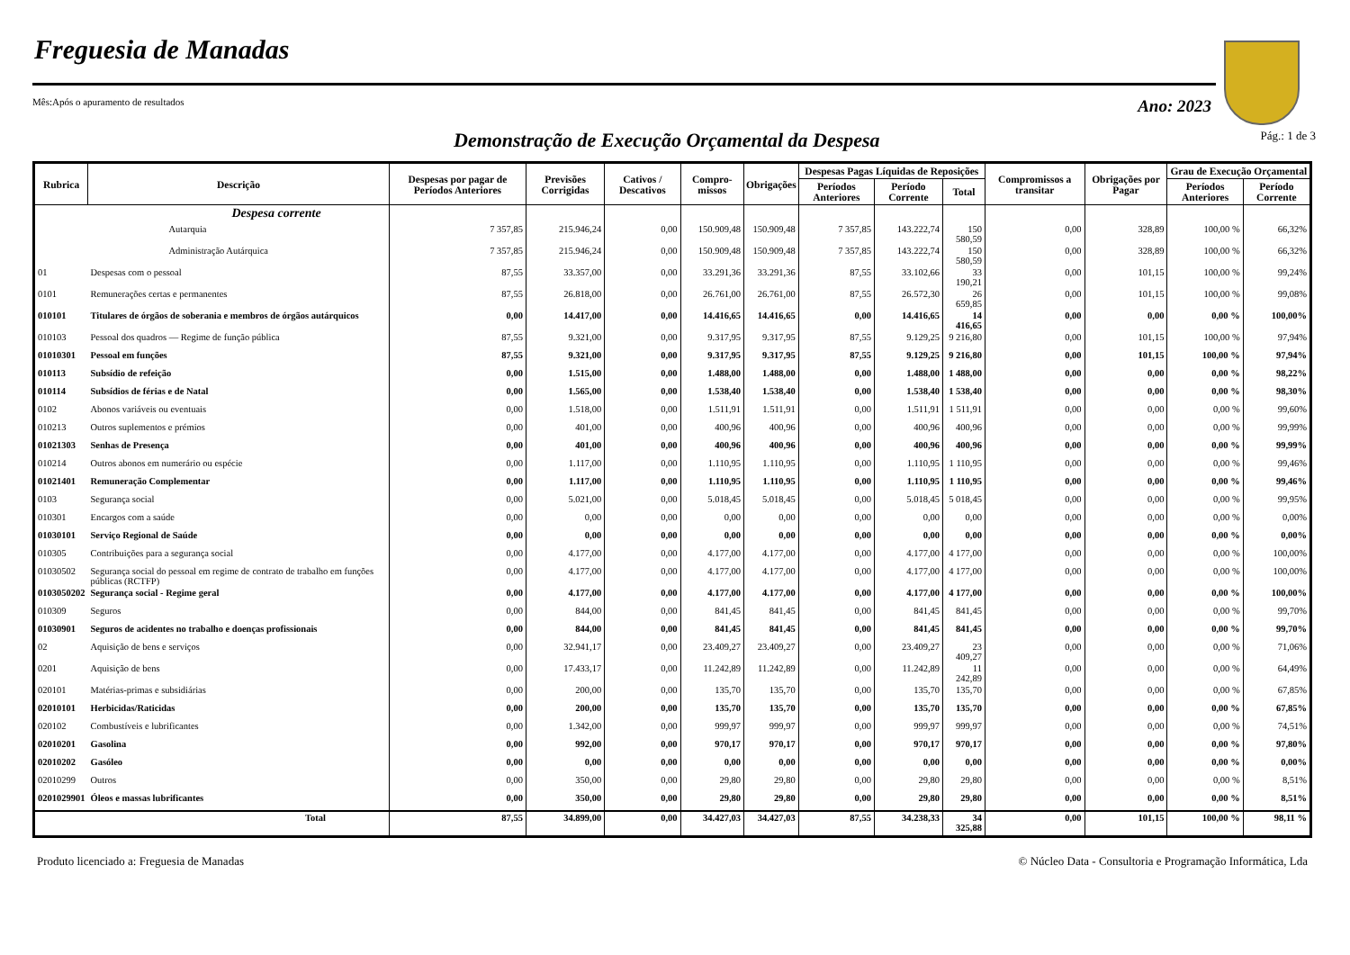Freguesia de Manadas
Mês:Após o apuramento de resultados Ano: 2023
Demonstração de Execução Orçamental da Despesa
Pág.: 1 de 3
| Rubrica | Descrição | Despesas por pagar de Períodos Anteriores | Previsões Corrigidas | Cativos / Descativos | Compro-missos | Obrigações | Despesas Pagas Líquidas de Reposições | | | Compromissos a transitar | Obrigações por Pagar | Grau de Execução Orçamental | |
| --- | --- | --- | --- | --- | --- | --- | --- | --- | --- | --- | --- | --- | --- |
| | | | | | | | Períodos Anteriores | Período Corrente | Total | | | Períodos Anteriores | Período Corrente |
| | Despesa corrente | | | | | | | | | | | | |
| | Autarquia | 7 357,85 | 215.946,24 | 0,00 | 150.909,48 | 150.909,48 | 7 357,85 | 143.222,74 | 150 580,59 | 0,00 | 328,89 | 100,00 % | 66,32% |
| | Administração Autárquica | 7 357,85 | 215.946,24 | 0,00 | 150.909,48 | 150.909,48 | 7 357,85 | 143.222,74 | 150 580,59 | 0,00 | 328,89 | 100,00 % | 66,32% |
| 01 | Despesas com o pessoal | 87,55 | 33.357,00 | 0,00 | 33.291,36 | 33.291,36 | 87,55 | 33.102,66 | 33 190,21 | 0,00 | 101,15 | 100,00 % | 99,24% |
| 0101 | Remunerações certas e permanentes | 87,55 | 26.818,00 | 0,00 | 26.761,00 | 26.761,00 | 87,55 | 26.572,30 | 26 659,85 | 0,00 | 101,15 | 100,00 % | 99,08% |
| 010101 | Titulares de órgãos de soberania e membros de órgãos autárquicos | 0,00 | 14.417,00 | 0,00 | 14.416,65 | 14.416,65 | 0,00 | 14.416,65 | 14 416,65 | 0,00 | 0,00 | 0,00 % | 100,00% |
| 010103 | Pessoal dos quadros — Regime de função pública | 87,55 | 9.321,00 | 0,00 | 9.317,95 | 9.317,95 | 87,55 | 9.129,25 | 9 216,80 | 0,00 | 101,15 | 100,00 % | 97,94% |
| 01010301 | Pessoal em funções | 87,55 | 9.321,00 | 0,00 | 9.317,95 | 9.317,95 | 87,55 | 9.129,25 | 9 216,80 | 0,00 | 101,15 | 100,00 % | 97,94% |
| 010113 | Subsídio de refeição | 0,00 | 1.515,00 | 0,00 | 1.488,00 | 1.488,00 | 0,00 | 1.488,00 | 1 488,00 | 0,00 | 0,00 | 0,00 % | 98,22% |
| 010114 | Subsídios de férias e de Natal | 0,00 | 1.565,00 | 0,00 | 1.538,40 | 1.538,40 | 0,00 | 1.538,40 | 1 538,40 | 0,00 | 0,00 | 0,00 % | 98,30% |
| 0102 | Abonos variáveis ou eventuais | 0,00 | 1.518,00 | 0,00 | 1.511,91 | 1.511,91 | 0,00 | 1.511,91 | 1 511,91 | 0,00 | 0,00 | 0,00 % | 99,60% |
| 010213 | Outros suplementos e prémios | 0,00 | 401,00 | 0,00 | 400,96 | 400,96 | 0,00 | 400,96 | 400,96 | 0,00 | 0,00 | 0,00 % | 99,99% |
| 01021303 | Senhas de Presença | 0,00 | 401,00 | 0,00 | 400,96 | 400,96 | 0,00 | 400,96 | 400,96 | 0,00 | 0,00 | 0,00 % | 99,99% |
| 010214 | Outros abonos em numerário ou espécie | 0,00 | 1.117,00 | 0,00 | 1.110,95 | 1.110,95 | 0,00 | 1.110,95 | 1 110,95 | 0,00 | 0,00 | 0,00 % | 99,46% |
| 01021401 | Remuneração Complementar | 0,00 | 1.117,00 | 0,00 | 1.110,95 | 1.110,95 | 0,00 | 1.110,95 | 1 110,95 | 0,00 | 0,00 | 0,00 % | 99,46% |
| 0103 | Segurança social | 0,00 | 5.021,00 | 0,00 | 5.018,45 | 5.018,45 | 0,00 | 5.018,45 | 5 018,45 | 0,00 | 0,00 | 0,00 % | 99,95% |
| 010301 | Encargos com a saúde | 0,00 | 0,00 | 0,00 | 0,00 | 0,00 | 0,00 | 0,00 | 0,00 | 0,00 | 0,00 | 0,00 % | 0,00% |
| 01030101 | Serviço Regional de Saúde | 0,00 | 0,00 | 0,00 | 0,00 | 0,00 | 0,00 | 0,00 | 0,00 | 0,00 | 0,00 | 0,00 % | 0,00% |
| 010305 | Contribuições para a segurança social | 0,00 | 4.177,00 | 0,00 | 4.177,00 | 4.177,00 | 0,00 | 4.177,00 | 4 177,00 | 0,00 | 0,00 | 0,00 % | 100,00% |
| 01030502 | Segurança social do pessoal em regime de contrato de trabalho em funções públicas (RCTFP) | 0,00 | 4.177,00 | 0,00 | 4.177,00 | 4.177,00 | 0,00 | 4.177,00 | 4 177,00 | 0,00 | 0,00 | 0,00 % | 100,00% |
| 0103050202 | Segurança social - Regime geral | 0,00 | 4.177,00 | 0,00 | 4.177,00 | 4.177,00 | 0,00 | 4.177,00 | 4 177,00 | 0,00 | 0,00 | 0,00 % | 100,00% |
| 010309 | Seguros | 0,00 | 844,00 | 0,00 | 841,45 | 841,45 | 0,00 | 841,45 | 841,45 | 0,00 | 0,00 | 0,00 % | 99,70% |
| 01030901 | Seguros de acidentes no trabalho e doenças profissionais | 0,00 | 844,00 | 0,00 | 841,45 | 841,45 | 0,00 | 841,45 | 841,45 | 0,00 | 0,00 | 0,00 % | 99,70% |
| 02 | Aquisição de bens e serviços | 0,00 | 32.941,17 | 0,00 | 23.409,27 | 23.409,27 | 0,00 | 23.409,27 | 23 409,27 | 0,00 | 0,00 | 0,00 % | 71,06% |
| 0201 | Aquisição de bens | 0,00 | 17.433,17 | 0,00 | 11.242,89 | 11.242,89 | 0,00 | 11.242,89 | 11 242,89 | 0,00 | 0,00 | 0,00 % | 64,49% |
| 020101 | Matérias-primas e subsidiárias | 0,00 | 200,00 | 0,00 | 135,70 | 135,70 | 0,00 | 135,70 | 135,70 | 0,00 | 0,00 | 0,00 % | 67,85% |
| 02010101 | Herbicidas/Raticidas | 0,00 | 200,00 | 0,00 | 135,70 | 135,70 | 0,00 | 135,70 | 135,70 | 0,00 | 0,00 | 0,00 % | 67,85% |
| 020102 | Combustíveis e lubrificantes | 0,00 | 1.342,00 | 0,00 | 999,97 | 999,97 | 0,00 | 999,97 | 999,97 | 0,00 | 0,00 | 0,00 % | 74,51% |
| 02010201 | Gasolina | 0,00 | 992,00 | 0,00 | 970,17 | 970,17 | 0,00 | 970,17 | 970,17 | 0,00 | 0,00 | 0,00 % | 97,80% |
| 02010202 | Gasóleo | 0,00 | 0,00 | 0,00 | 0,00 | 0,00 | 0,00 | 0,00 | 0,00 | 0,00 | 0,00 | 0,00 % | 0,00% |
| 02010299 | Outros | 0,00 | 350,00 | 0,00 | 29,80 | 29,80 | 0,00 | 29,80 | 29,80 | 0,00 | 0,00 | 0,00 % | 8,51% |
| 0201029901 | Óleos e massas lubrificantes | 0,00 | 350,00 | 0,00 | 29,80 | 29,80 | 0,00 | 29,80 | 29,80 | 0,00 | 0,00 | 0,00 % | 8,51% |
| | Total | 87,55 | 34.899,00 | 0,00 | 34.427,03 | 34.427,03 | 87,55 | 34.238,33 | 34 325,88 | 0,00 | 101,15 | 100,00 % | 98,11 % |
Produto licenciado a: Freguesia de Manadas © Núcleo Data - Consultoria e Programação Informática, Lda